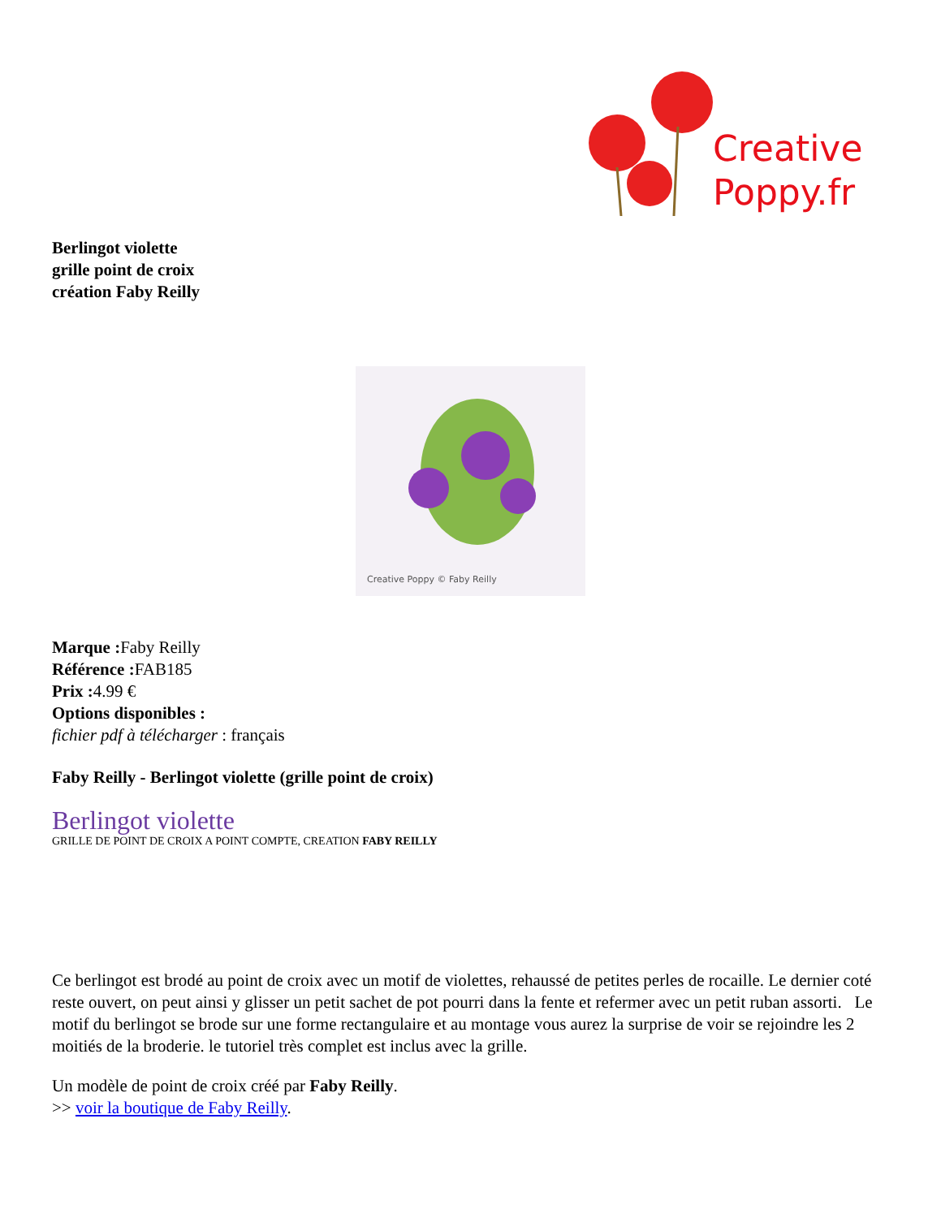Creative
Poppy.fr
Berlingot violette
grille point de croix
création Faby Reilly
Creative Poppy © Faby Reilly
Marque : Faby Reilly
Référence : FAB185
Prix : 4.99 €
Options disponibles :
fichier pdf à télécharger : français
Faby Reilly - Berlingot violette (grille point de croix)
Berlingot violette
GRILLE DE POINT DE CROIX A POINT COMPTE, CREATION FABY REILLY
Ce berlingot est brodé au point de croix avec un motif de violettes, rehaussé de petites perles de rocaille. Le dernier coté reste ouvert, on peut ainsi y glisser un petit sachet de pot pourri dans la fente et refermer avec un petit ruban assorti. Le motif du berlingot se brode sur une forme rectangulaire et au montage vous aurez la surprise de voir se rejoindre les 2 moitiés de la broderie. le tutoriel très complet est inclus avec la grille.
Un modèle de point de croix créé par Faby Reilly.
>> voir la boutique de Faby Reilly.